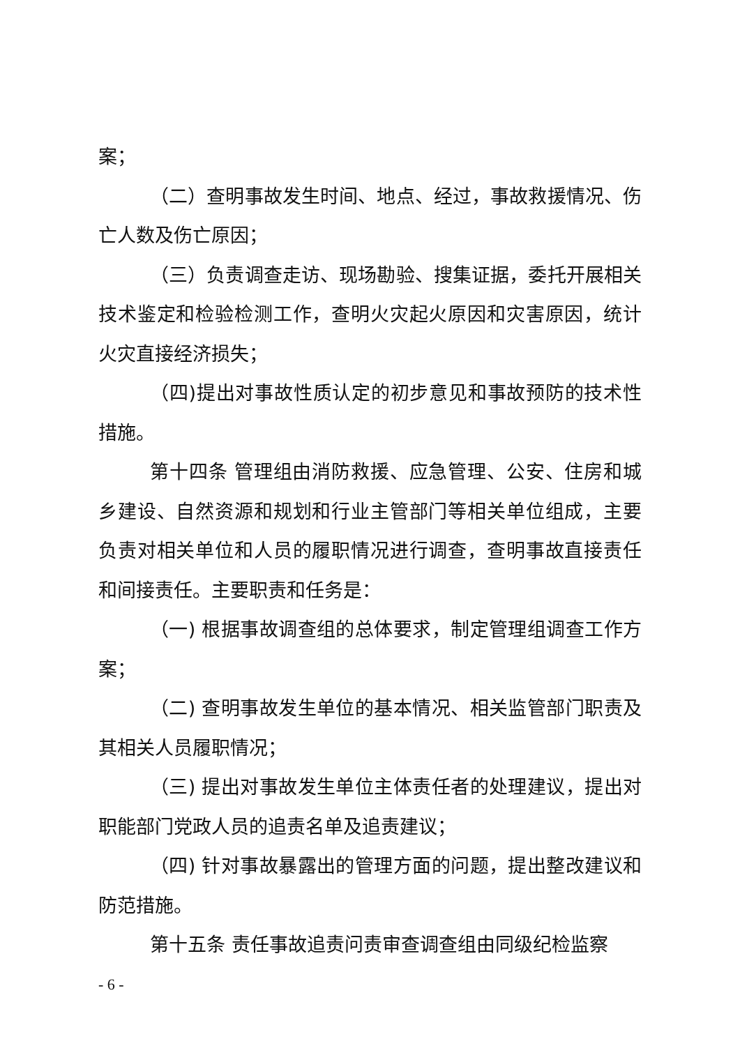案；
（二）查明事故发生时间、地点、经过，事故救援情况、伤亡人数及伤亡原因；
（三）负责调查走访、现场勘验、搜集证据，委托开展相关技术鉴定和检验检测工作，查明火灾起火原因和灾害原因，统计火灾直接经济损失；
（四)提出对事故性质认定的初步意见和事故预防的技术性措施。
第十四条 管理组由消防救援、应急管理、公安、住房和城乡建设、自然资源和规划和行业主管部门等相关单位组成，主要负责对相关单位和人员的履职情况进行调查，查明事故直接责任和间接责任。主要职责和任务是：
（一) 根据事故调查组的总体要求，制定管理组调查工作方案；
（二) 查明事故发生单位的基本情况、相关监管部门职责及其相关人员履职情况；
（三) 提出对事故发生单位主体责任者的处理建议，提出对职能部门党政人员的追责名单及追责建议；
（四) 针对事故暴露出的管理方面的问题，提出整改建议和防范措施。
第十五条 责任事故追责问责审查调查组由同级纪检监察
- 6 -